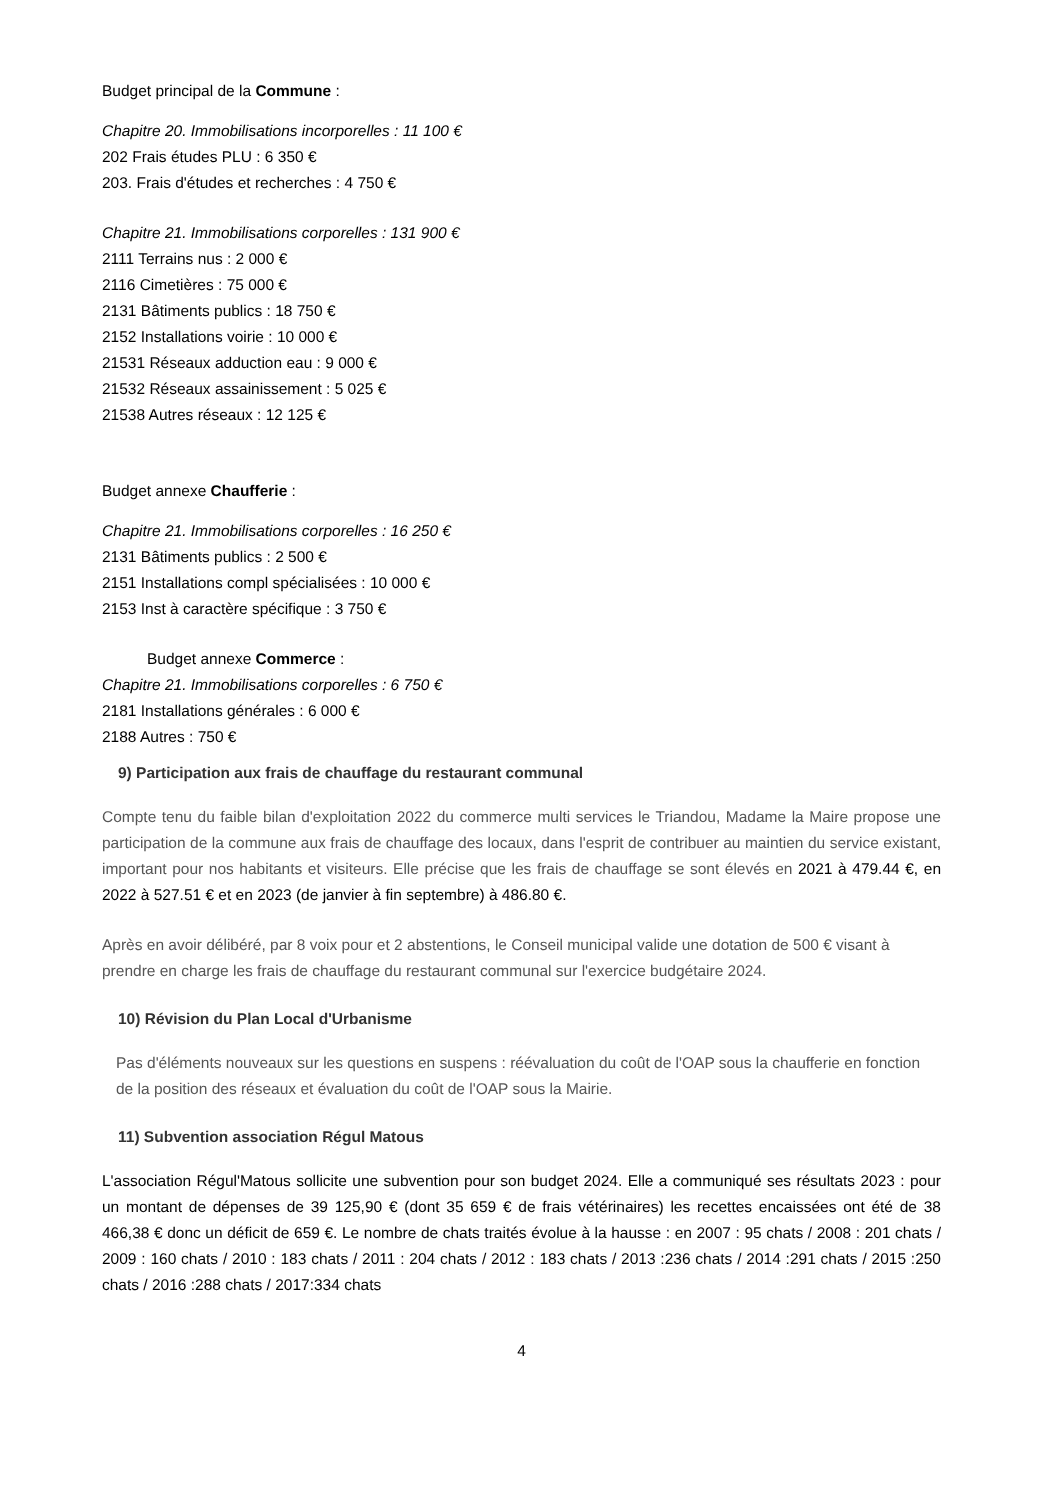Budget principal de la Commune :
Chapitre 20. Immobilisations incorporelles : 11 100 €
202 Frais études PLU : 6 350 €
203. Frais d'études et recherches : 4 750 €
Chapitre 21. Immobilisations corporelles : 131 900 €
2111 Terrains nus : 2 000 €
2116 Cimetières : 75 000 €
2131 Bâtiments publics : 18 750 €
2152 Installations voirie : 10 000 €
21531 Réseaux adduction eau : 9 000 €
21532 Réseaux assainissement : 5 025 €
21538 Autres réseaux : 12 125 €
Budget annexe Chaufferie :
Chapitre 21. Immobilisations corporelles : 16 250 €
2131 Bâtiments publics : 2 500 €
2151 Installations compl spécialisées : 10 000 €
2153 Inst à caractère spécifique : 3 750 €
Budget annexe Commerce :
Chapitre 21. Immobilisations corporelles : 6 750 €
2181 Installations générales : 6 000 €
2188 Autres : 750 €
9) Participation aux frais de chauffage du restaurant communal
Compte tenu du faible bilan d'exploitation 2022 du commerce multi services le Triandou, Madame la Maire propose une participation de la commune aux frais de chauffage des locaux, dans l'esprit de contribuer au maintien du service existant, important pour nos habitants et visiteurs. Elle précise que les frais de chauffage se sont élevés en 2021 à 479.44 €, en 2022 à 527.51 € et en 2023 (de janvier à fin septembre) à 486.80 €.
Après en avoir délibéré, par 8 voix pour et 2 abstentions, le Conseil municipal valide une dotation de 500 € visant à prendre en charge les frais de chauffage du restaurant communal sur l'exercice budgétaire 2024.
10) Révision du Plan Local d'Urbanisme
Pas d'éléments nouveaux sur les questions en suspens : réévaluation du coût de l'OAP sous la chaufferie en fonction de la position des réseaux et évaluation du coût de l'OAP sous la Mairie.
11) Subvention association Régul Matous
L'association Régul'Matous sollicite une subvention pour son budget 2024. Elle a communiqué ses résultats 2023 : pour un montant de dépenses de 39 125,90 € (dont 35 659 € de frais vétérinaires) les recettes encaissées ont été de 38 466,38 € donc un déficit de 659 €. Le nombre de chats traités évolue à la hausse : en 2007 : 95 chats / 2008 : 201 chats / 2009 : 160 chats / 2010 : 183 chats / 2011 : 204 chats / 2012 : 183 chats / 2013 :236 chats / 2014 :291 chats / 2015 :250 chats / 2016 :288 chats / 2017:334 chats
4